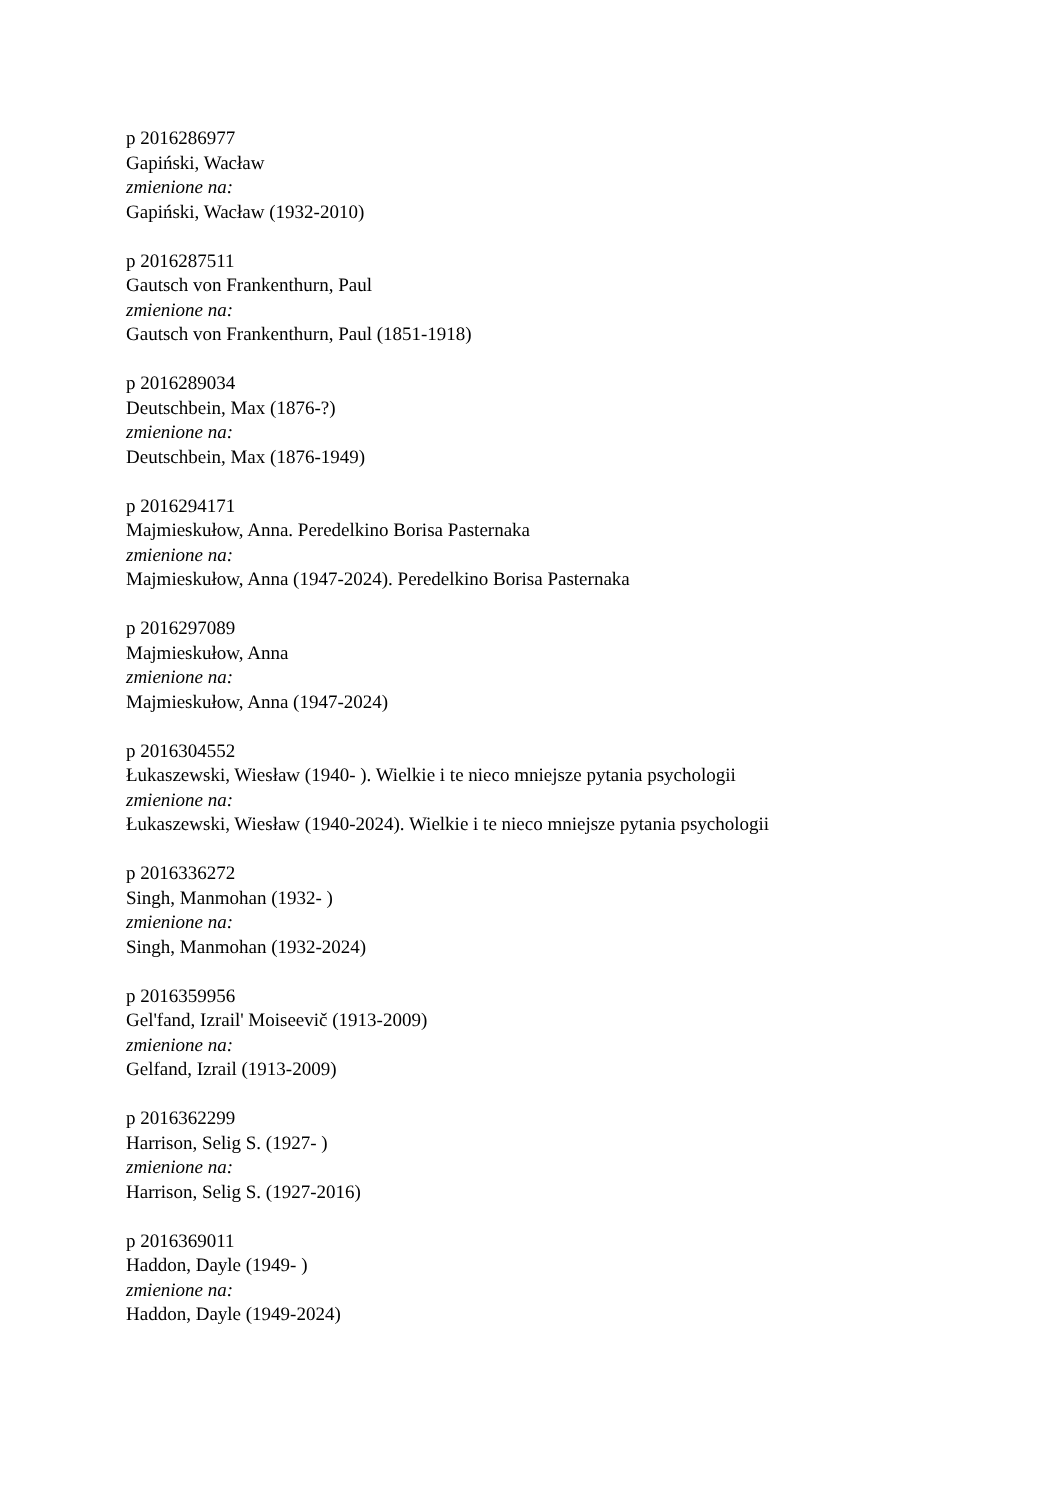p 2016286977
Gapiński, Wacław
zmienione na:
Gapiński, Wacław (1932-2010)
p 2016287511
Gautsch von Frankenthurn, Paul
zmienione na:
Gautsch von Frankenthurn, Paul (1851-1918)
p 2016289034
Deutschbein, Max (1876-?)
zmienione na:
Deutschbein, Max (1876-1949)
p 2016294171
Majmieskułow, Anna. Peredelkino Borisa Pasternaka
zmienione na:
Majmieskułow, Anna (1947-2024). Peredelkino Borisa Pasternaka
p 2016297089
Majmieskułow, Anna
zmienione na:
Majmieskułow, Anna (1947-2024)
p 2016304552
Łukaszewski, Wiesław (1940- ). Wielkie i te nieco mniejsze pytania psychologii
zmienione na:
Łukaszewski, Wiesław (1940-2024). Wielkie i te nieco mniejsze pytania psychologii
p 2016336272
Singh, Manmohan (1932- )
zmienione na:
Singh, Manmohan (1932-2024)
p 2016359956
Gel'fand, Izrail' Moiseevič (1913-2009)
zmienione na:
Gelfand, Izrail (1913-2009)
p 2016362299
Harrison, Selig S. (1927- )
zmienione na:
Harrison, Selig S. (1927-2016)
p 2016369011
Haddon, Dayle (1949- )
zmienione na:
Haddon, Dayle (1949-2024)